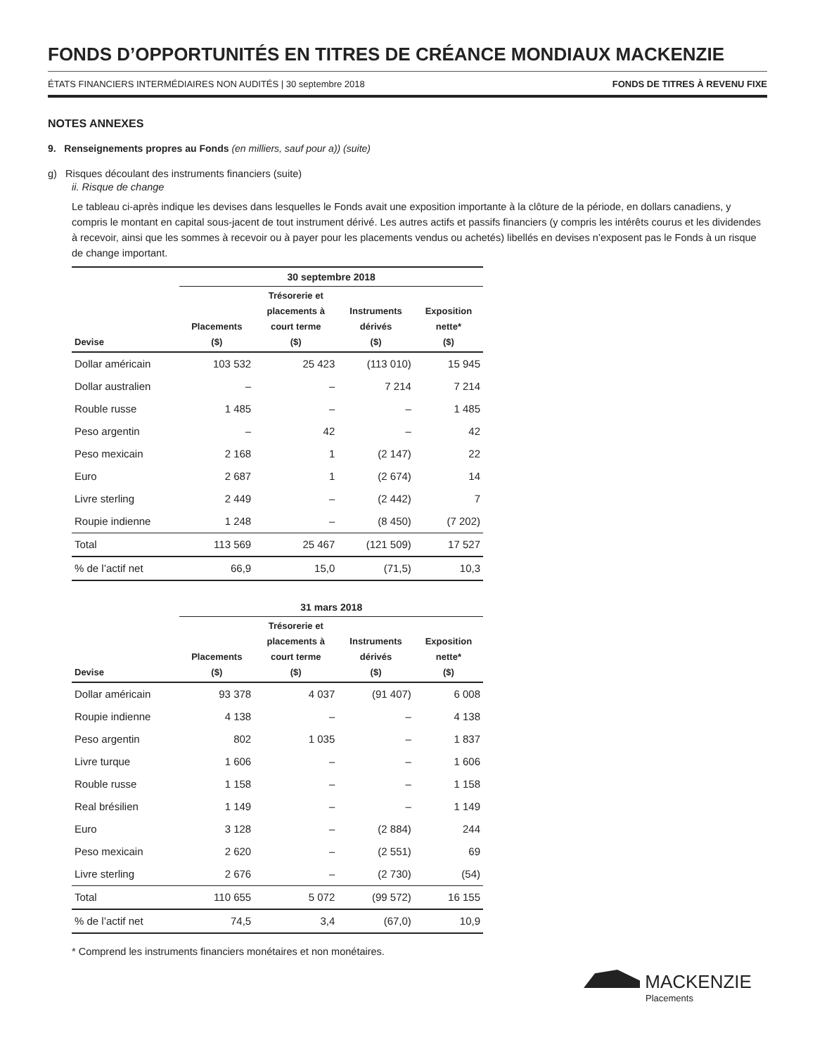FONDS D’OPPORTUNITÉS EN TITRES DE CRÉANCE MONDIAUX MACKENZIE
ÉTATS FINANCIERS INTERMÉDIAIRES NON AUDITÉS | 30 septembre 2018 FONDS DE TITRES À REVENU FIXE
NOTES ANNEXES
9. Renseignements propres au Fonds (en milliers, sauf pour a)) (suite)
g) Risques découlant des instruments financiers (suite)
ii. Risque de change
Le tableau ci-après indique les devises dans lesquelles le Fonds avait une exposition importante à la clôture de la période, en dollars canadiens, y compris le montant en capital sous-jacent de tout instrument dérivé. Les autres actifs et passifs financiers (y compris les intérêts courus et les dividendes à recevoir, ainsi que les sommes à recevoir ou à payer pour les placements vendus ou achetés) libellés en devises n’exposent pas le Fonds à un risque de change important.
| | 30 septembre 2018 | | | |
| --- | --- | --- | --- | --- |
| Devise | Placements ($) | Trésorerie et placements à court terme ($) | Instruments dérivés ($) | Exposition nette* ($) |
| Dollar américain | 103 532 | 25 423 | (113 010) | 15 945 |
| Dollar australien | – | – | 7 214 | 7 214 |
| Rouble russe | 1 485 | – | – | 1 485 |
| Peso argentin | – | 42 | – | 42 |
| Peso mexicain | 2 168 | 1 | (2 147) | 22 |
| Euro | 2 687 | 1 | (2 674) | 14 |
| Livre sterling | 2 449 | – | (2 442) | 7 |
| Roupie indienne | 1 248 | – | (8 450) | (7 202) |
| Total | 113 569 | 25 467 | (121 509) | 17 527 |
| % de l’actif net | 66,9 | 15,0 | (71,5) | 10,3 |
| | 31 mars 2018 | | | |
| --- | --- | --- | --- | --- |
| Devise | Placements ($) | Trésorerie et placements à court terme ($) | Instruments dérivés ($) | Exposition nette* ($) |
| Dollar américain | 93 378 | 4 037 | (91 407) | 6 008 |
| Roupie indienne | 4 138 | – | – | 4 138 |
| Peso argentin | 802 | 1 035 | – | 1 837 |
| Livre turque | 1 606 | – | – | 1 606 |
| Rouble russe | 1 158 | – | – | 1 158 |
| Real brésilien | 1 149 | – | – | 1 149 |
| Euro | 3 128 | – | (2 884) | 244 |
| Peso mexicain | 2 620 | – | (2 551) | 69 |
| Livre sterling | 2 676 | – | (2 730) | (54) |
| Total | 110 655 | 5 072 | (99 572) | 16 155 |
| % de l’actif net | 74,5 | 3,4 | (67,0) | 10,9 |
* Comprend les instruments financiers monétaires et non monétaires.
MACKENZIE
Placements